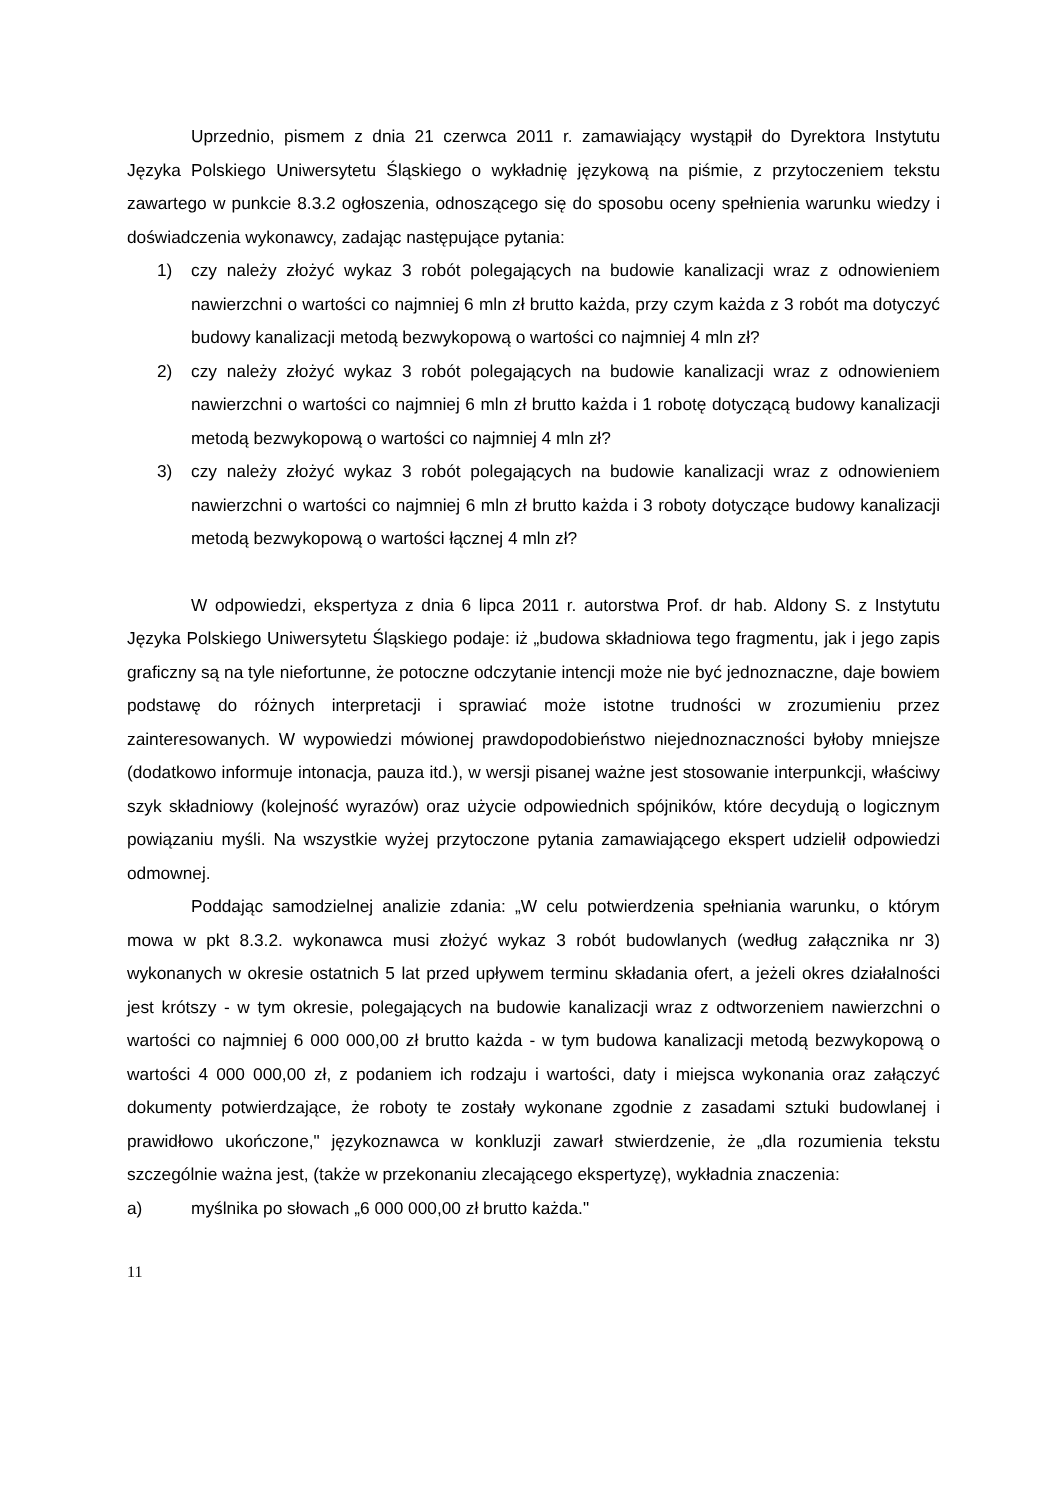Uprzednio, pismem z dnia 21 czerwca 2011 r. zamawiający wystąpił do Dyrektora Instytutu Języka Polskiego Uniwersytetu Śląskiego o wykładnię językową na piśmie, z przytoczeniem tekstu zawartego w punkcie 8.3.2 ogłoszenia, odnoszącego się do sposobu oceny spełnienia warunku wiedzy i doświadczenia wykonawcy, zadając następujące pytania:
1) czy należy złożyć wykaz 3 robót polegających na budowie kanalizacji wraz z odnowieniem nawierzchni o wartości co najmniej 6 mln zł brutto każda, przy czym każda z 3 robót ma dotyczyć budowy kanalizacji metodą bezwykopową o wartości co najmniej 4 mln zł?
2) czy należy złożyć wykaz 3 robót polegających na budowie kanalizacji wraz z odnowieniem nawierzchni o wartości co najmniej 6 mln zł brutto każda i 1 robotę dotyczącą budowy kanalizacji metodą bezwykopową o wartości co najmniej 4 mln zł?
3) czy należy złożyć wykaz 3 robót polegających na budowie kanalizacji wraz z odnowieniem nawierzchni o wartości co najmniej 6 mln zł brutto każda i 3 roboty dotyczące budowy kanalizacji metodą bezwykopową o wartości łącznej 4 mln zł?
W odpowiedzi, ekspertyza z dnia 6 lipca 2011 r. autorstwa Prof. dr hab. Aldony S. z Instytutu Języka Polskiego Uniwersytetu Śląskiego podaje: iż „budowa składniowa tego fragmentu, jak i jego zapis graficzny są na tyle niefortunne, że potoczne odczytanie intencji może nie być jednoznaczne, daje bowiem podstawę do różnych interpretacji i sprawiać może istotne trudności w zrozumieniu przez zainteresowanych. W wypowiedzi mówionej prawdopodobieństwo niejednoznaczności byłoby mniejsze (dodatkowo informuje intonacja, pauza itd.), w wersji pisanej ważne jest stosowanie interpunkcji, właściwy szyk składniowy (kolejność wyrazów) oraz użycie odpowiednich spójników, które decydują o logicznym powiązaniu myśli. Na wszystkie wyżej przytoczone pytania zamawiającego ekspert udzielił odpowiedzi odmownej.
Poddając samodzielnej analizie zdania: „W celu potwierdzenia spełniania warunku, o którym mowa w pkt 8.3.2. wykonawca musi złożyć wykaz 3 robót budowlanych (według załącznika nr 3) wykonanych w okresie ostatnich 5 lat przed upływem terminu składania ofert, a jeżeli okres działalności jest krótszy - w tym okresie, polegających na budowie kanalizacji wraz z odtworzeniem nawierzchni o wartości co najmniej 6 000 000,00 zł brutto każda - w tym budowa kanalizacji metodą bezwykopową o wartości 4 000 000,00 zł, z podaniem ich rodzaju i wartości, daty i miejsca wykonania oraz załączyć dokumenty potwierdzające, że roboty te zostały wykonane zgodnie z zasadami sztuki budowlanej i prawidłowo ukończone," językoznawca w konkluzji zawarł stwierdzenie, że „dla rozumienia tekstu szczególnie ważna jest, (także w przekonaniu zlecającego ekspertyzę), wykładnia znaczenia:
a) myślnika po słowach „6 000 000,00 zł brutto każda."
11